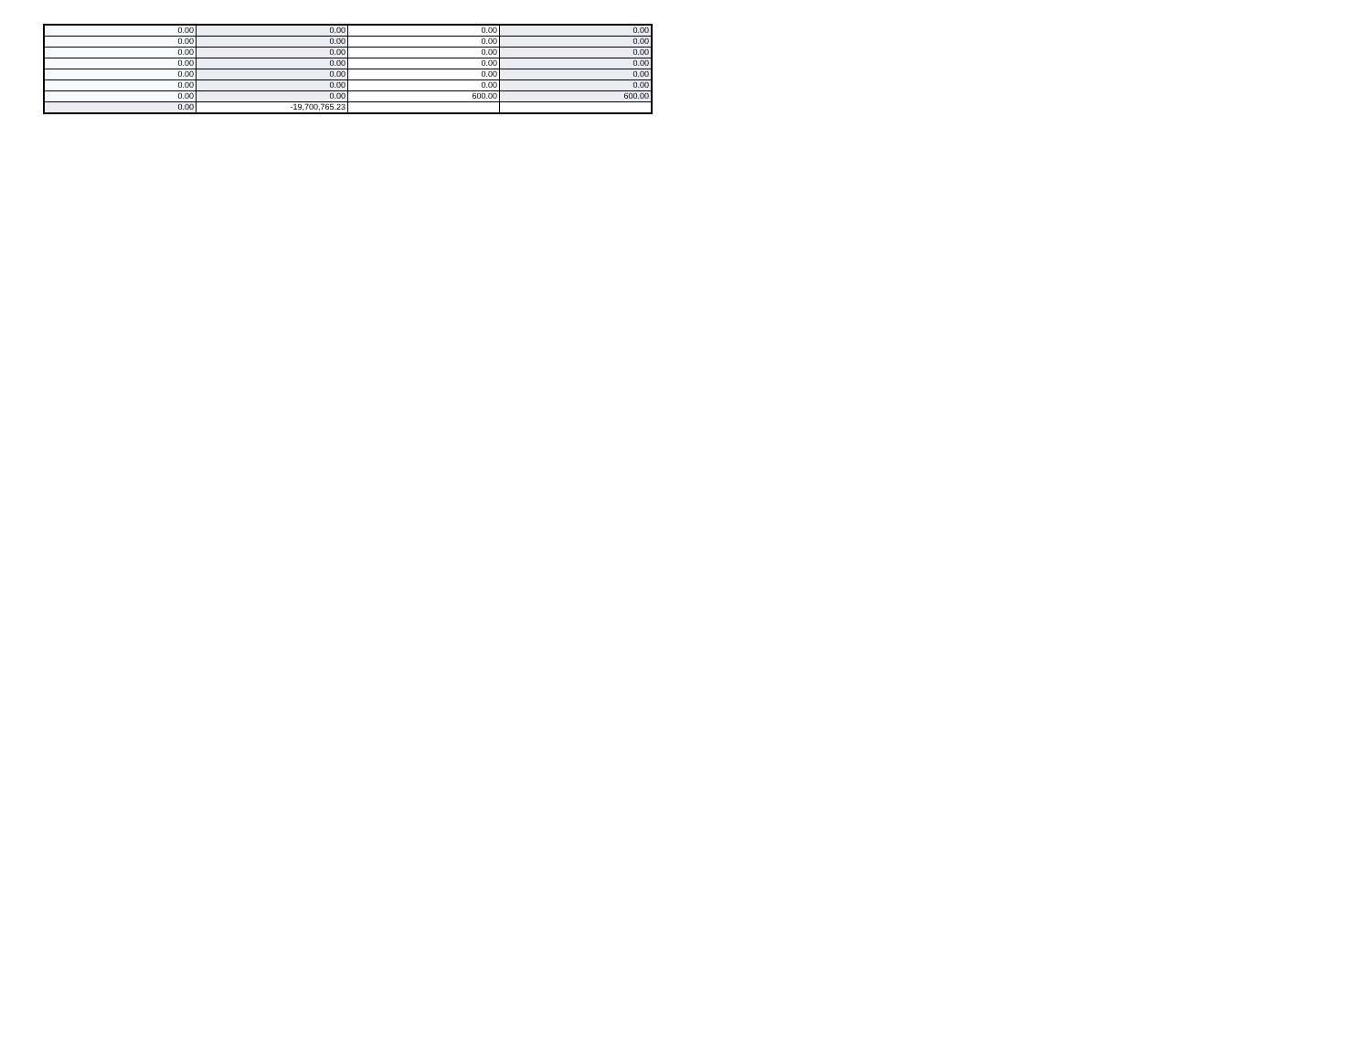| 0.00 | 0.00 | 0.00 | 0.00 |
| 0.00 | 0.00 | 0.00 | 0.00 |
| 0.00 | 0.00 | 0.00 | 0.00 |
| 0.00 | 0.00 | 0.00 | 0.00 |
| 0.00 | 0.00 | 0.00 | 0.00 |
| 0.00 | 0.00 | 0.00 | 0.00 |
| 0.00 | 0.00 | 600.00 | 600.00 |
| 0.00 | -19,700,765.23 | | |